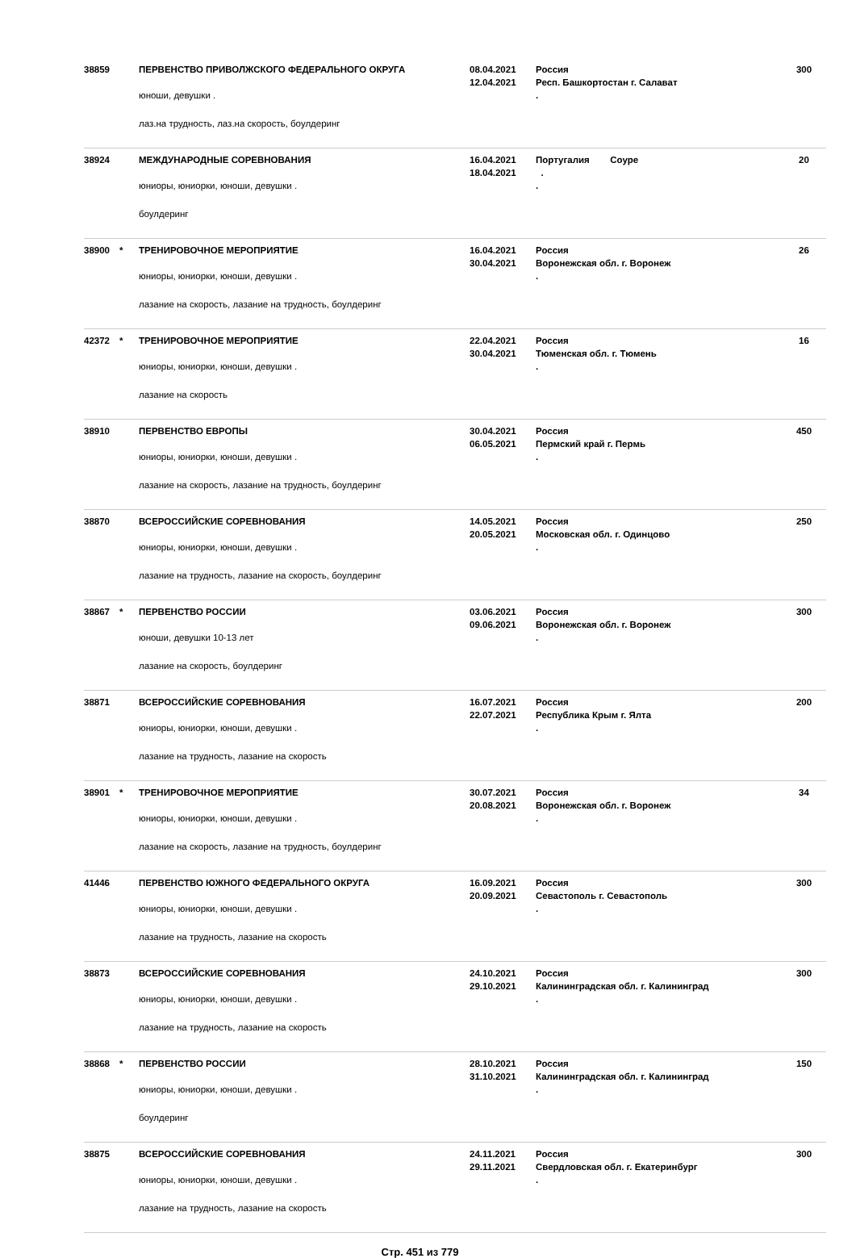| 38859 | | ПЕРВЕНСТВО ПРИВОЛЖСКОГО ФЕДЕРАЛЬНОГО ОКРУГА юноши, девушки . лаз.на трудность, лаз.на скорость, боулдеринг | 08.04.2021 12.04.2021 | Россия Респ. Башкортостан г. Салават . | 300 |
| 38924 | | МЕЖДУНАРОДНЫЕ СОРЕВНОВАНИЯ юниоры, юниорки, юноши, девушки . боулдеринг | 16.04.2021 18.04.2021 | Португалия Соуре . . | 20 |
| 38900 | * | ТРЕНИРОВОЧНОЕ МЕРОПРИЯТИЕ юниоры, юниорки, юноши, девушки . лазание на скорость, лазание на трудность, боулдеринг | 16.04.2021 30.04.2021 | Россия Воронежская обл. г. Воронеж . | 26 |
| 42372 | * | ТРЕНИРОВОЧНОЕ МЕРОПРИЯТИЕ юниоры, юниорки, юноши, девушки . лазание на скорость | 22.04.2021 30.04.2021 | Россия Тюменская обл. г. Тюмень . | 16 |
| 38910 | | ПЕРВЕНСТВО ЕВРОПЫ юниоры, юниорки, юноши, девушки . лазание на скорость, лазание на трудность, боулдеринг | 30.04.2021 06.05.2021 | Россия Пермский край г. Пермь . | 450 |
| 38870 | | ВСЕРОССИЙСКИЕ СОРЕВНОВАНИЯ юниоры, юниорки, юноши, девушки . лазание на трудность, лазание на скорость, боулдеринг | 14.05.2021 20.05.2021 | Россия Московская обл. г. Одинцово . | 250 |
| 38867 | * | ПЕРВЕНСТВО РОССИИ юноши, девушки 10-13 лет лазание на скорость, боулдеринг | 03.06.2021 09.06.2021 | Россия Воронежская обл. г. Воронеж . | 300 |
| 38871 | | ВСЕРОССИЙСКИЕ СОРЕВНОВАНИЯ юниоры, юниорки, юноши, девушки . лазание на трудность, лазание на скорость | 16.07.2021 22.07.2021 | Россия Республика Крым г. Ялта . | 200 |
| 38901 | * | ТРЕНИРОВОЧНОЕ МЕРОПРИЯТИЕ юниоры, юниорки, юноши, девушки . лазание на скорость, лазание на трудность, боулдеринг | 30.07.2021 20.08.2021 | Россия Воронежская обл. г. Воронеж . | 34 |
| 41446 | | ПЕРВЕНСТВО ЮЖНОГО ФЕДЕРАЛЬНОГО ОКРУГА юниоры, юниорки, юноши, девушки . лазание на трудность, лазание на скорость | 16.09.2021 20.09.2021 | Россия Севастополь г. Севастополь . | 300 |
| 38873 | | ВСЕРОССИЙСКИЕ СОРЕВНОВАНИЯ юниоры, юниорки, юноши, девушки . лазание на трудность, лазание на скорость | 24.10.2021 29.10.2021 | Россия Калининградская обл. г. Калининград . | 300 |
| 38868 | * | ПЕРВЕНСТВО РОССИИ юниоры, юниорки, юноши, девушки . боулдеринг | 28.10.2021 31.10.2021 | Россия Калининградская обл. г. Калининград . | 150 |
| 38875 | | ВСЕРОССИЙСКИЕ СОРЕВНОВАНИЯ юниоры, юниорки, юноши, девушки . лазание на трудность, лазание на скорость | 24.11.2021 29.11.2021 | Россия Свердловская обл. г. Екатеринбург . | 300 |
Стр. 451 из 779